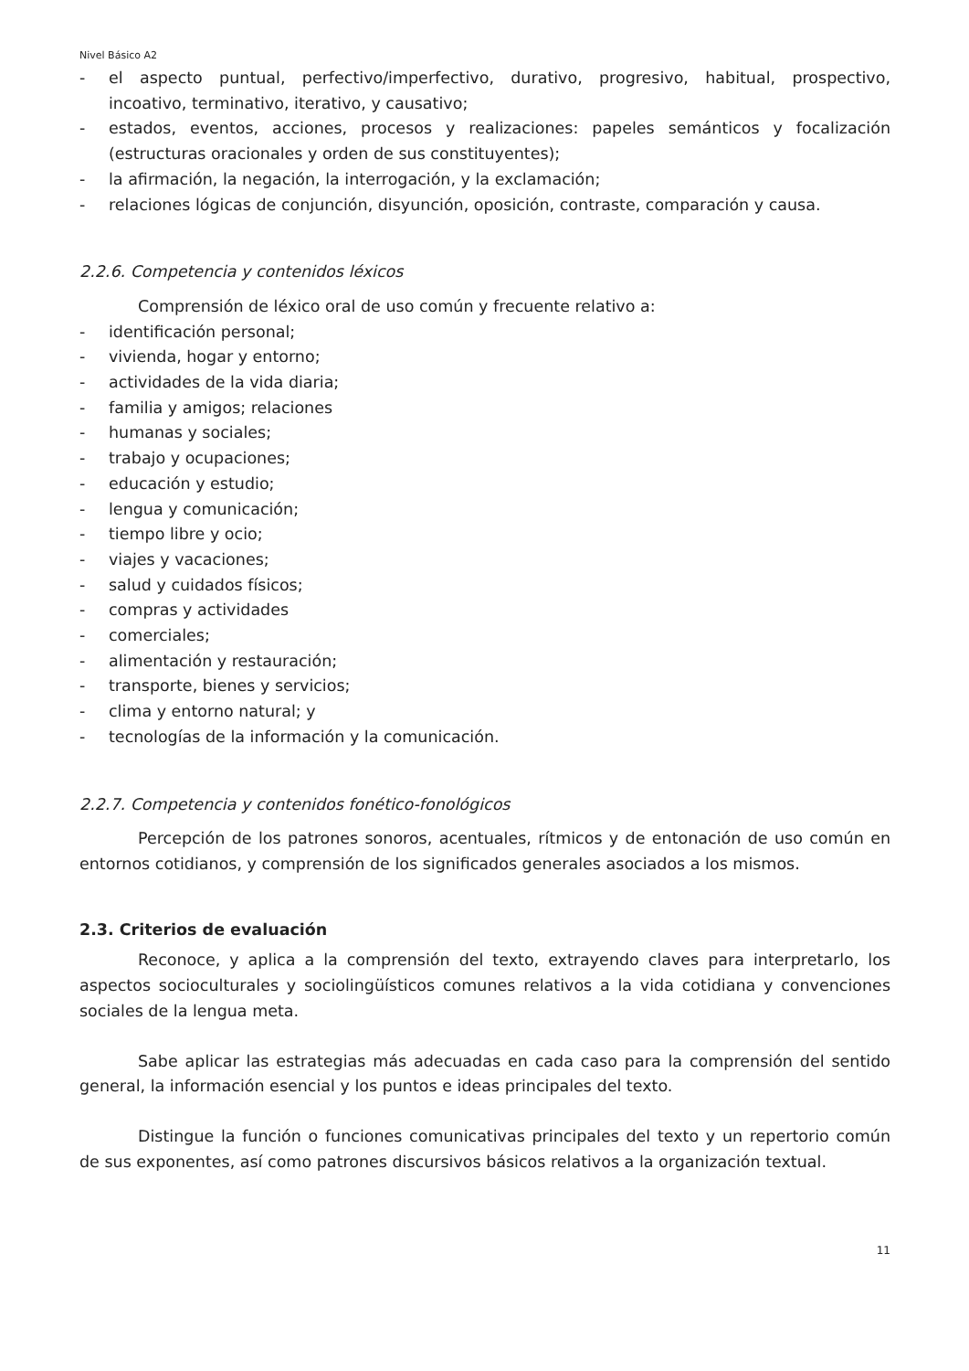Nivel Básico A2
- el aspecto puntual, perfectivo/imperfectivo, durativo, progresivo, habitual, prospectivo, incoativo, terminativo, iterativo, y causativo;
- estados, eventos, acciones, procesos y realizaciones: papeles semánticos y focalización (estructuras oracionales y orden de sus constituyentes);
- la afirmación, la negación, la interrogación, y la exclamación;
- relaciones lógicas de conjunción, disyunción, oposición, contraste, comparación y causa.
2.2.6. Competencia y contenidos léxicos
Comprensión de léxico oral de uso común y frecuente relativo a:
- identificación personal;
- vivienda, hogar y entorno;
- actividades de la vida diaria;
- familia y amigos; relaciones
- humanas y sociales;
- trabajo y ocupaciones;
- educación y estudio;
- lengua y comunicación;
- tiempo libre y ocio;
- viajes y vacaciones;
- salud y cuidados físicos;
- compras y actividades
- comerciales;
- alimentación y restauración;
- transporte, bienes y servicios;
- clima y entorno natural; y
- tecnologías de la información y la comunicación.
2.2.7. Competencia y contenidos fonético-fonológicos
Percepción de los patrones sonoros, acentuales, rítmicos y de entonación de uso común en entornos cotidianos, y comprensión de los significados generales asociados a los mismos.
2.3. Criterios de evaluación
Reconoce, y aplica a la comprensión del texto, extrayendo claves para interpretarlo, los aspectos socioculturales y sociolingüísticos comunes relativos a la vida cotidiana y convenciones sociales de la lengua meta.
Sabe aplicar las estrategias más adecuadas en cada caso para la comprensión del sentido general, la información esencial y los puntos e ideas principales del texto.
Distingue la función o funciones comunicativas principales del texto y un repertorio común de sus exponentes, así como patrones discursivos básicos relativos a la organización textual.
11